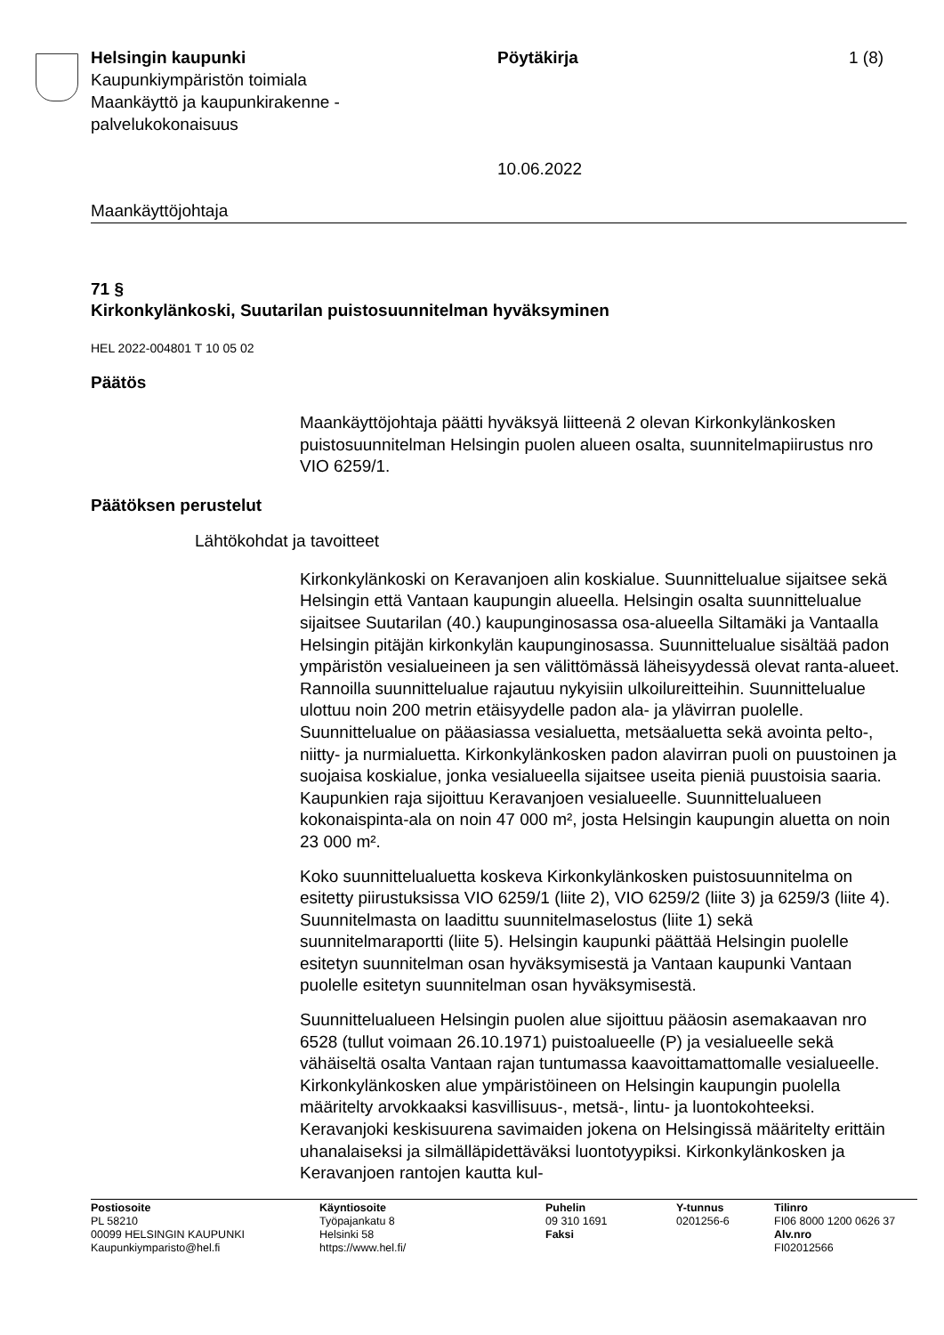Helsingin kaupunki
Kaupunkiympäristön toimiala
Maankäyttö ja kaupunkirakenne -
palvelukokonaisuus
Pöytäkirja
10.06.2022
1 (8)
Maankäyttöjohtaja
71 §
Kirkonkylänkoski, Suutarilan puistosuunnitelman hyväksyminen
HEL 2022-004801 T 10 05 02
Päätös
Maankäyttöjohtaja päätti hyväksyä liitteenä 2 olevan Kirkonkylänkosken puistosuunnitelman Helsingin puolen alueen osalta, suunnitelmapiirustus nro VIO 6259/1.
Päätöksen perustelut
Lähtökohdat ja tavoitteet
Kirkonkylänkoski on Keravanjoen alin koskialue. Suunnittelualue sijaitsee sekä Helsingin että Vantaan kaupungin alueella. Helsingin osalta suunnittelualue sijaitsee Suutarilan (40.) kaupunginosassa osa-alueella Siltamäki ja Vantaalla Helsingin pitäjän kirkonkylän kaupunginosassa. Suunnittelualue sisältää padon ympäristön vesialueineen ja sen välittömässä läheisyydessä olevat ranta-alueet. Rannoilla suunnittelualue rajautuu nykyisiin ulkoilureitteihin. Suunnittelualue ulottuu noin 200 metrin etäisyydelle padon ala- ja ylävirran puolelle. Suunnittelualue on pääasiassa vesialuetta, metsäaluetta sekä avointa pelto-, niitty- ja nurmialuetta. Kirkonkylänkosken padon alavirran puoli on puustoinen ja suojaisa koskialue, jonka vesialueella sijaitsee useita pieniä puustoisia saaria. Kaupunkien raja sijoittuu Keravanjoen vesialueelle. Suunnittelualueen kokonaispinta-ala on noin 47 000 m², josta Helsingin kaupungin aluetta on noin 23 000 m².
Koko suunnittelualuetta koskeva Kirkonkylänkosken puistosuunnitelma on esitetty piirustuksissa VIO 6259/1 (liite 2), VIO 6259/2 (liite 3) ja 6259/3 (liite 4). Suunnitelmasta on laadittu suunnitelmaselostus (liite 1) sekä suunnitelmaraportti (liite 5). Helsingin kaupunki päättää Helsingin puolelle esitetyn suunnitelman osan hyväksymisestä ja Vantaan kaupunki Vantaan puolelle esitetyn suunnitelman osan hyväksymisestä.
Suunnittelualueen Helsingin puolen alue sijoittuu pääosin asemakaavan nro 6528 (tullut voimaan 26.10.1971) puistoalueelle (P) ja vesialueelle sekä vähäiseltä osalta Vantaan rajan tuntumassa kaavoittamattomalle vesialueelle. Kirkonkylänkosken alue ympäristöineen on Helsingin kaupungin puolella määritelty arvokkaaksi kasvillisuus-, metsä-, lintu- ja luontokohteeksi. Keravanjoki keskisuurena savimaiden jokena on Helsingissä määritelty erittäin uhanalaiseksi ja silmälläpidettäväksi luontotyypiksi. Kirkonkylänkosken ja Keravanjoen rantojen kautta kul-
Postiosoite
PL 58210
00099 HELSINGIN KAUPUNKI
Kaupunkiymparisto@hel.fi
Käyntiosoite
Työpajankatu 8
Helsinki 58
https://www.hel.fi/
Puhelin
09 310 1691
Faksi
Y-tunnus
0201256-6
Tilinro
FI06 8000 1200 0626 37
Alv.nro
FI02012566